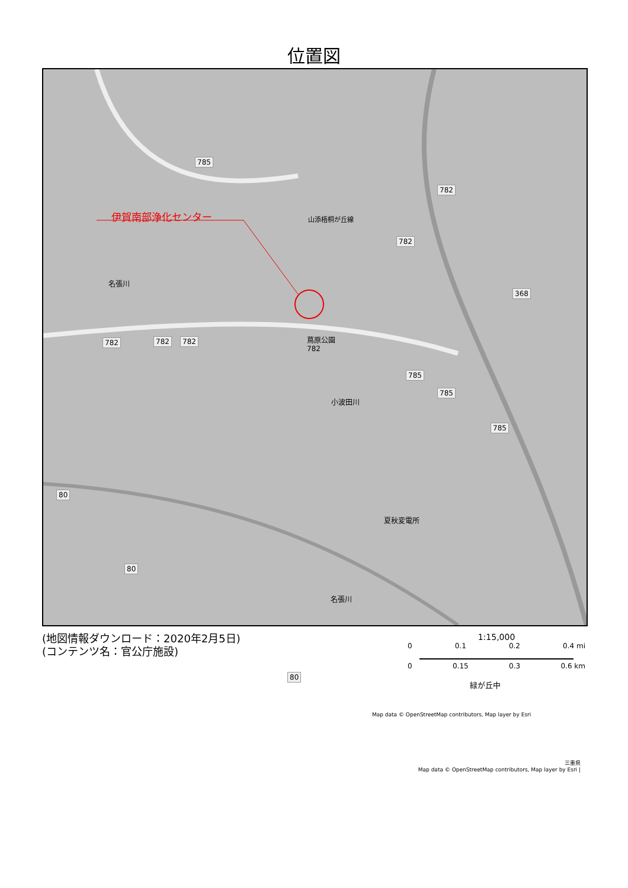位置図
伊賀南部浄化センター
785
782
782
368
782 782 782
蔦原公園
782
785
785
785
小波田川
夏秋変電所
名張川
名張川
80
80
80
緑が丘中
山添梧桐が丘線
(地図情報ダウンロード：2020年2月5日)
(コンテンツ名：官公庁施設)
1:15,000
0 0.1 0.2 0.4 mi
0 0.15 0.3 0.6 km
Map data © OpenStreetMap contributors, Map layer by Esri
三重県
Map data © OpenStreetMap contributors, Map layer by Esri |